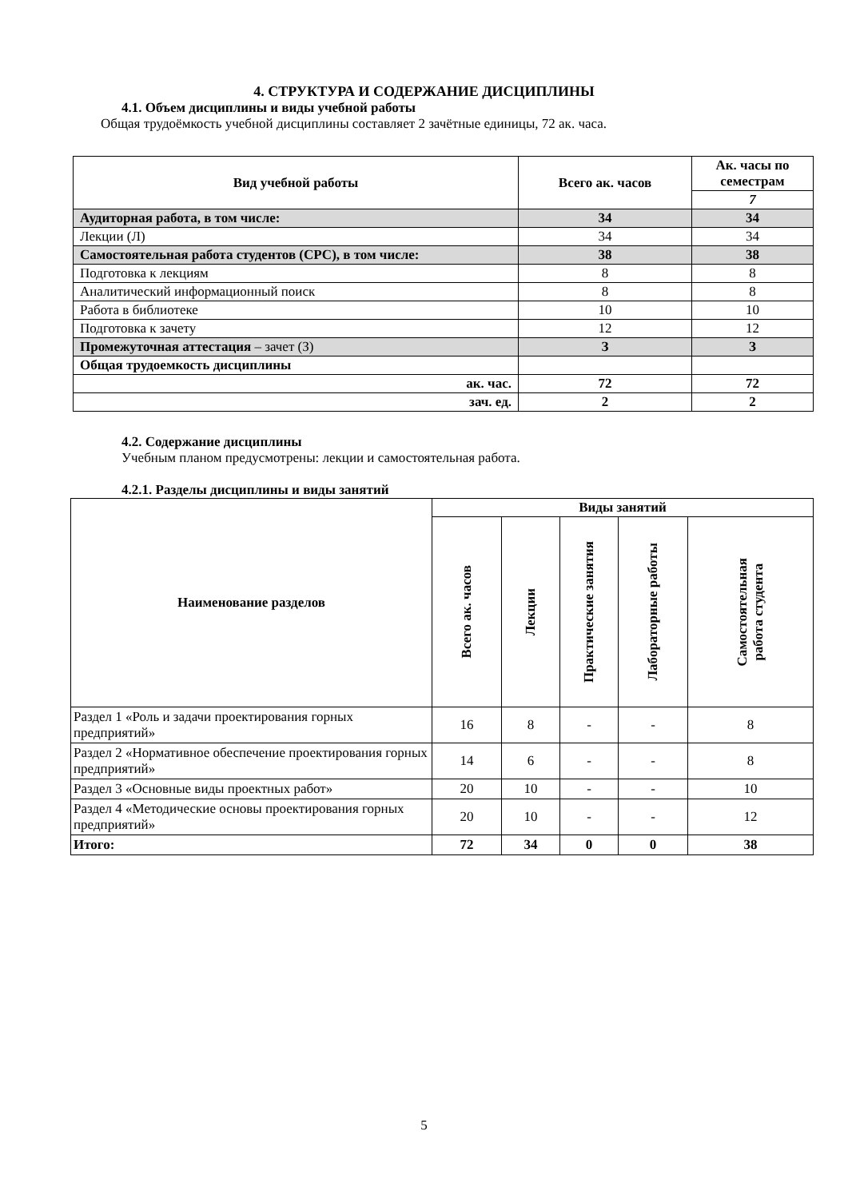4. СТРУКТУРА И СОДЕРЖАНИЕ ДИСЦИПЛИНЫ
4.1. Объем дисциплины и виды учебной работы
Общая трудоёмкость учебной дисциплины составляет 2 зачётные единицы, 72 ак. часа.
| Вид учебной работы | Всего ак. часов | Ак. часы по семестрам |
| --- | --- | --- |
| | | 7 |
| Аудиторная работа, в том числе: | 34 | 34 |
| Лекции (Л) | 34 | 34 |
| Самостоятельная работа студентов (СРС), в том числе: | 38 | 38 |
| Подготовка к лекциям | 8 | 8 |
| Аналитический информационный поиск | 8 | 8 |
| Работа в библиотеке | 10 | 10 |
| Подготовка к зачету | 12 | 12 |
| Промежуточная аттестация – зачет (З) | З | З |
| Общая трудоемкость дисциплины | | |
| ак. час. | 72 | 72 |
| зач. ед. | 2 | 2 |
4.2. Содержание дисциплины
Учебным планом предусмотрены: лекции и самостоятельная работа.
4.2.1. Разделы дисциплины и виды занятий
| Наименование разделов | Виды занятий | | | | |
| --- | --- | --- | --- | --- | --- |
| | Всего ак. часов | Лекции | Практические занятия | Лабораторные работы | Самостоятельная работа студента |
| Раздел 1 «Роль и задачи проектирования горных предприятий» | 16 | 8 | - | - | 8 |
| Раздел 2 «Нормативное обеспечение проектирования горных предприятий» | 14 | 6 | - | - | 8 |
| Раздел 3 «Основные виды проектных работ» | 20 | 10 | - | - | 10 |
| Раздел 4 «Методические основы проектирования горных предприятий» | 20 | 10 | - | - | 12 |
| Итого: | 72 | 34 | 0 | 0 | 38 |
5